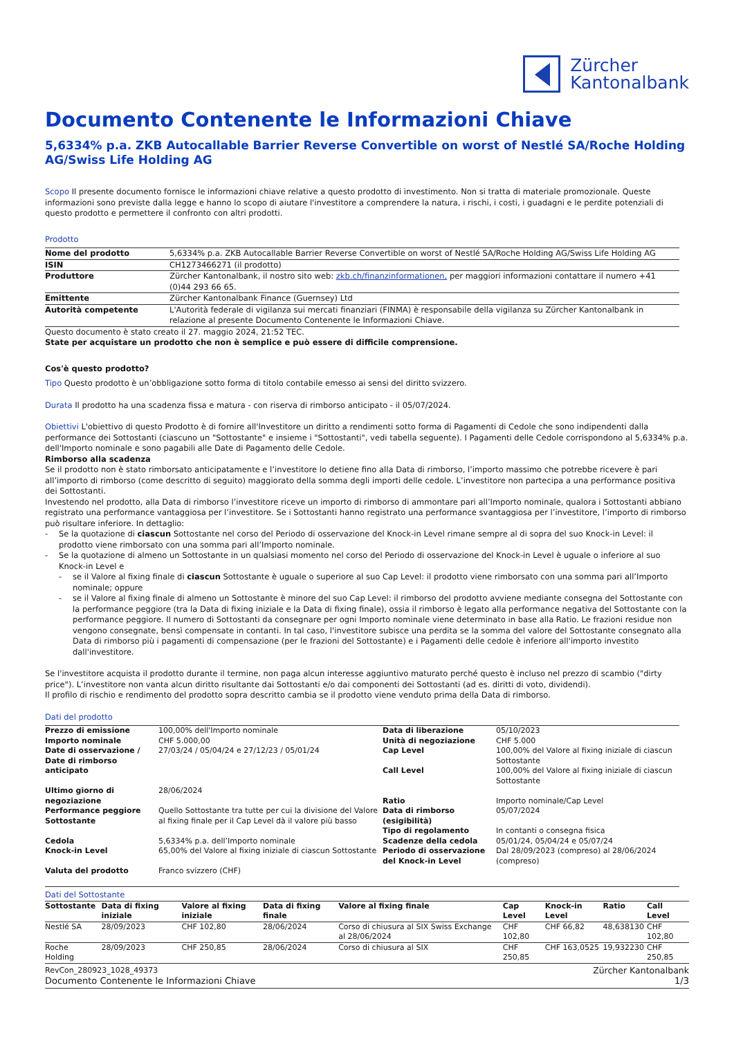Zürcher
Kantonalbank
Documento Contenente le Informazioni Chiave
5,6334% p.a. ZKB Autocallable Barrier Reverse Convertible on worst of Nestlé SA/Roche Holding AG/Swiss Life Holding AG
Scopo Il presente documento fornisce le informazioni chiave relative a questo prodotto di investimento. Non si tratta di materiale promozionale. Queste informazioni sono previste dalla legge e hanno lo scopo di aiutare l'investitore a comprendere la natura, i rischi, i costi, i guadagni e le perdite potenziali di questo prodotto e permettere il confronto con altri prodotti.
Prodotto
| Nome del prodotto | 5,6334% p.a. ZKB Autocallable Barrier Reverse Convertible on worst of Nestlé SA/Roche Holding AG/Swiss Life Holding AG |
| ISIN | CH1273466271 (il prodotto) |
| Produttore | Zürcher Kantonalbank, il nostro sito web: zkb.ch/finanzinformationen, per maggiori informazioni contattare il numero +41 (0)44 293 66 65. |
| Emittente | Zürcher Kantonalbank Finance (Guernsey) Ltd |
| Autorità competente | L'Autorità federale di vigilanza sui mercati finanziari (FINMA) è responsabile della vigilanza su Zürcher Kantonalbank in relazione al presente Documento Contenente le Informazioni Chiave. |
Questo documento è stato creato il 27. maggio 2024, 21:52 TEC.
State per acquistare un prodotto che non è semplice e può essere di difficile comprensione.
Cos'è questo prodotto?
Tipo Questo prodotto è un’obbligazione sotto forma di titolo contabile emesso ai sensi del diritto svizzero.
Durata Il prodotto ha una scadenza fissa e matura - con riserva di rimborso anticipato - il 05/07/2024.
Obiettivi L'obiettivo di questo Prodotto è di fornire all'Investitore un diritto a rendimenti sotto forma di Pagamenti di Cedole che sono indipendenti dalla performance dei Sottostanti (ciascuno un "Sottostante" e insieme i "Sottostanti", vedi tabella seguente). I Pagamenti delle Cedole corrispondono al 5,6334% p.a. dell'Importo nominale e sono pagabili alle Date di Pagamento delle Cedole.
Rimborso alla scadenza
Se il prodotto non è stato rimborsato anticipatamente e l’investitore lo detiene fino alla Data di rimborso, l’importo massimo che potrebbe ricevere è pari all’importo di rimborso (come descritto di seguito) maggiorato della somma degli importi delle cedole. L’investitore non partecipa a una performance positiva dei Sottostanti.
Investendo nel prodotto, alla Data di rimborso l’investitore riceve un importo di rimborso di ammontare pari all’Importo nominale, qualora i Sottostanti abbiano registrato una performance vantaggiosa per l’investitore. Se i Sottostanti hanno registrato una performance svantaggiosa per l’investitore, l’importo di rimborso può risultare inferiore. In dettaglio:
- Se la quotazione di ciascun Sottostante nel corso del Periodo di osservazione del Knock-in Level rimane sempre al di sopra del suo Knock-in Level: il prodotto viene rimborsato con una somma pari all’Importo nominale.
- Se la quotazione di almeno un Sottostante in un qualsiasi momento nel corso del Periodo di osservazione del Knock-in Level è uguale o inferiore al suo Knock-in Level e
- se il Valore al fixing finale di ciascun Sottostante è uguale o superiore al suo Cap Level: il prodotto viene rimborsato con una somma pari all’Importo nominale; oppure
- se il Valore al fixing finale di almeno un Sottostante è minore del suo Cap Level: il rimborso del prodotto avviene mediante consegna del Sottostante con la performance peggiore (tra la Data di fixing iniziale e la Data di fixing finale), ossia il rimborso è legato alla performance negativa del Sottostante con la performance peggiore. Il numero di Sottostanti da consegnare per ogni Importo nominale viene determinato in base alla Ratio. Le frazioni residue non vengono consegnate, bensì compensate in contanti. In tal caso, l'investitore subisce una perdita se la somma del valore del Sottostante consegnato alla Data di rimborso più i pagamenti di compensazione (per le frazioni del Sottostante) e i Pagamenti delle cedole è inferiore all'importo investito dall'investitore.
Se l'investitore acquista il prodotto durante il termine, non paga alcun interesse aggiuntivo maturato perché questo è incluso nel prezzo di scambio ("dirty price"). L’investitore non vanta alcun diritto risultante dai Sottostanti e/o dai componenti dei Sottostanti (ad es. diritti di voto, dividendi).
Il profilo di rischio e rendimento del prodotto sopra descritto cambia se il prodotto viene venduto prima della Data di rimborso.
Dati del prodotto
| Prezzo di emissione | 100,00% dell'Importo nominale | Data di liberazione | 05/10/2023 |
| Importo nominale | CHF 5.000,00 | Unità di negoziazione | CHF 5.000 |
| Date di osservazione / Date di rimborso anticipato | 27/03/24 / 05/04/24 e 27/12/23 / 05/01/24 | Cap Level Call Level | 100,00% del Valore al fixing iniziale di ciascun Sottostante 100,00% del Valore al fixing iniziale di ciascun Sottostante |
| Ultimo giorno di negoziazione | 28/06/2024 | Ratio | Importo nominale/Cap Level |
| Performance peggiore Sottostante | Quello Sottostante tra tutte per cui la divisione del Valore al fixing finale per il Cap Level dà il valore più basso | Data di rimborso (esigibilità) Tipo di regolamento | 05/07/2024 In contanti o consegna fisica |
| Cedola | 5,6334% p.a. dell’Importo nominale | Scadenze della cedola | 05/01/24, 05/04/24 e 05/07/24 |
| Knock-in Level | 65,00% del Valore al fixing iniziale di ciascun Sottostante | Periodo di osservazione del Knock-in Level | Dal 28/09/2023 (compreso) al 28/06/2024 (compreso) |
| Valuta del prodotto | Franco svizzero (CHF) | | |
Dati del Sottostante
| Sottostante | Data di fixing iniziale | Valore al fixing iniziale | Data di fixing finale | Valore al fixing finale | Cap Level | Knock-in Level | Ratio | Call Level |
| --- | --- | --- | --- | --- | --- | --- | --- | --- |
| Nestlé SA | 28/09/2023 | CHF 102,80 | 28/06/2024 | Corso di chiusura al SIX Swiss Exchange al 28/06/2024 | CHF 102,80 | CHF 66,82 | 48,638130 | CHF 102,80 |
| Roche Holding | 28/09/2023 | CHF 250,85 | 28/06/2024 | Corso di chiusura al SIX | CHF 250,85 | CHF 163,0525 | 19,932230 | CHF 250,85 |
RevCon_280923_1028_49373 Zürcher Kantonalbank
Documento Contenente le Informazioni Chiave 1/3